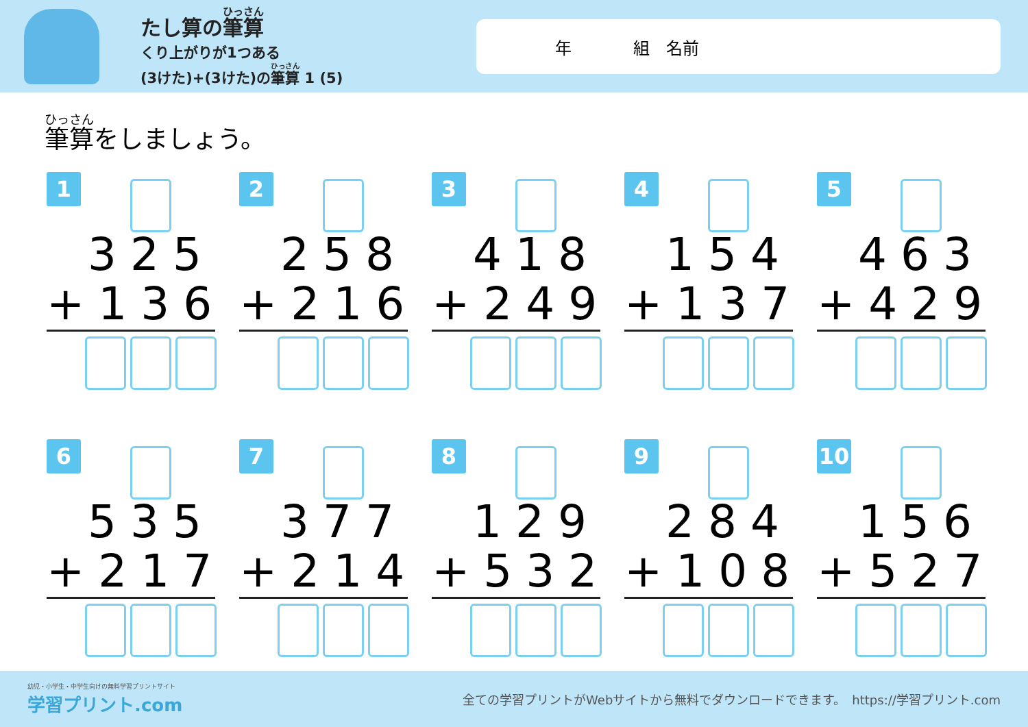たし算の筆算
くり上がりが1つある
(3けた)+(3けた)の筆算 1 (5)
年 組　名前
筆算をしましょう。
1
325
+136
2
258
+216
3
418
+249
4
154
+137
5
463
+429
6
535
+217
7
377
+214
8
129
+532
9
284
+108
10
156
+527
幼児・小学生・中学生向けの無料学習プリントサイト
学習プリント.com
全ての学習プリントがWebサイトから無料でダウンロードできます。　https://学習プリント.com